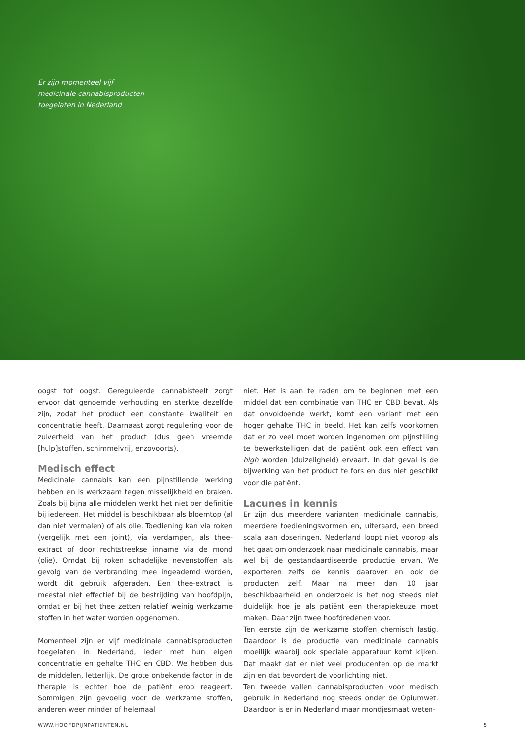Er zijn momenteel vijf
medicinale cannabisproducten
toegelaten in Nederland
oogst tot oogst. Gereguleerde cannabisteelt zorgt ervoor dat genoemde verhouding en sterkte dezelfde zijn, zodat het product een constante kwaliteit en concentratie heeft. Daarnaast zorgt regulering voor de zuiverheid van het product (dus geen vreemde [hulp]stoffen, schimmelvrij, enzovoorts).
Medisch effect
Medicinale cannabis kan een pijnstillende werking hebben en is werkzaam tegen misselijkheid en braken. Zoals bij bijna alle middelen werkt het niet per definitie bij iedereen. Het middel is beschikbaar als bloemtop (al dan niet vermalen) of als olie. Toediening kan via roken (vergelijk met een joint), via verdampen, als thee-extract of door rechtstreekse inname via de mond (olie). Omdat bij roken schadelijke nevenstoffen als gevolg van de verbranding mee ingeademd worden, wordt dit gebruik afgeraden. Een thee-extract is meestal niet effectief bij de bestrijding van hoofdpijn, omdat er bij het thee zetten relatief weinig werkzame stoffen in het water worden opgenomen.
Momenteel zijn er vijf medicinale cannabisproducten toegelaten in Nederland, ieder met hun eigen concentratie en gehalte THC en CBD. We hebben dus de middelen, letterlijk. De grote onbekende factor in de therapie is echter hoe de patiënt erop reageert. Sommigen zijn gevoelig voor de werkzame stoffen, anderen weer minder of helemaal
niet. Het is aan te raden om te beginnen met een middel dat een combinatie van THC en CBD bevat. Als dat onvoldoende werkt, komt een variant met een hoger gehalte THC in beeld. Het kan zelfs voorkomen dat er zo veel moet worden ingenomen om pijnstilling te bewerkstelligen dat de patiënt ook een effect van high worden (duizeligheid) ervaart. In dat geval is de bijwerking van het product te fors en dus niet geschikt voor die patiënt.
Lacunes in kennis
Er zijn dus meerdere varianten medicinale cannabis, meerdere toedieningsvormen en, uiteraard, een breed scala aan doseringen. Nederland loopt niet voorop als het gaat om onderzoek naar medicinale cannabis, maar wel bij de gestandaardiseerde productie ervan. We exporteren zelfs de kennis daarover en ook de producten zelf. Maar na meer dan 10 jaar beschikbaarheid en onderzoek is het nog steeds niet duidelijk hoe je als patiënt een therapiekeuze moet maken. Daar zijn twee hoofdredenen voor.
Ten eerste zijn de werkzame stoffen chemisch lastig. Daardoor is de productie van medicinale cannabis moeilijk waarbij ook speciale apparatuur komt kijken. Dat maakt dat er niet veel producenten op de markt zijn en dat bevordert de voorlichting niet.
Ten tweede vallen cannabisproducten voor medisch gebruik in Nederland nog steeds onder de Opiumwet. Daardoor is er in Nederland maar mondjesmaat weten-
WWW.HOOFDPIJNPATIENTEN.NL 5